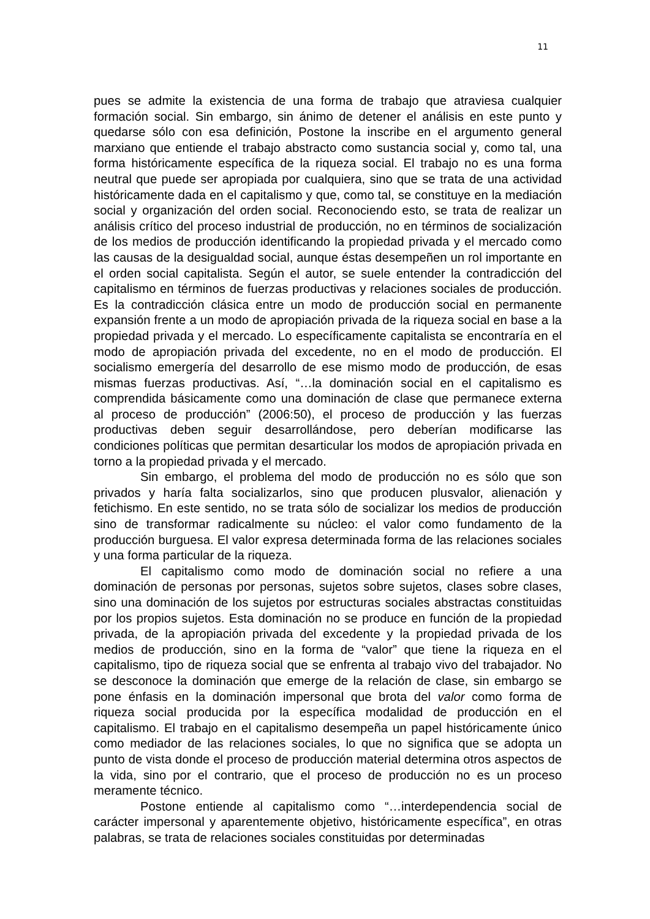11
pues se admite la existencia de una forma de trabajo que atraviesa cualquier formación social. Sin embargo, sin ánimo de detener el análisis en este punto y quedarse sólo con esa definición, Postone la inscribe en el argumento general marxiano que entiende el trabajo abstracto como sustancia social y, como tal, una forma históricamente específica de la riqueza social. El trabajo no es una forma neutral que puede ser apropiada por cualquiera, sino que se trata de una actividad históricamente dada en el capitalismo y que, como tal, se constituye en la mediación social y organización del orden social. Reconociendo esto, se trata de realizar un análisis crítico del proceso industrial de producción, no en términos de socialización de los medios de producción identificando la propiedad privada y el mercado como las causas de la desigualdad social, aunque éstas desempeñen un rol importante en el orden social capitalista. Según el autor, se suele entender la contradicción del capitalismo en términos de fuerzas productivas y relaciones sociales de producción. Es la contradicción clásica entre un modo de producción social en permanente expansión frente a un modo de apropiación privada de la riqueza social en base a la propiedad privada y el mercado. Lo específicamente capitalista se encontraría en el modo de apropiación privada del excedente, no en el modo de producción. El socialismo emergería del desarrollo de ese mismo modo de producción, de esas mismas fuerzas productivas. Así, “…la dominación social en el capitalismo es comprendida básicamente como una dominación de clase que permanece externa al proceso de producción” (2006:50), el proceso de producción y las fuerzas productivas deben seguir desarrollándose, pero deberían modificarse las condiciones políticas que permitan desarticular los modos de apropiación privada en torno a la propiedad privada y el mercado.
Sin embargo, el problema del modo de producción no es sólo que son privados y haría falta socializarlos, sino que producen plusvalor, alienación y fetichismo. En este sentido, no se trata sólo de socializar los medios de producción sino de transformar radicalmente su núcleo: el valor como fundamento de la producción burguesa. El valor expresa determinada forma de las relaciones sociales y una forma particular de la riqueza.
El capitalismo como modo de dominación social no refiere a una dominación de personas por personas, sujetos sobre sujetos, clases sobre clases, sino una dominación de los sujetos por estructuras sociales abstractas constituidas por los propios sujetos. Esta dominación no se produce en función de la propiedad privada, de la apropiación privada del excedente y la propiedad privada de los medios de producción, sino en la forma de “valor” que tiene la riqueza en el capitalismo, tipo de riqueza social que se enfrenta al trabajo vivo del trabajador. No se desconoce la dominación que emerge de la relación de clase, sin embargo se pone énfasis en la dominación impersonal que brota del valor como forma de riqueza social producida por la específica modalidad de producción en el capitalismo. El trabajo en el capitalismo desempeña un papel históricamente único como mediador de las relaciones sociales, lo que no significa que se adopta un punto de vista donde el proceso de producción material determina otros aspectos de la vida, sino por el contrario, que el proceso de producción no es un proceso meramente técnico.
Postone entiende al capitalismo como “…interdependencia social de carácter impersonal y aparentemente objetivo, históricamente específica”, en otras palabras, se trata de relaciones sociales constituidas por determinadas